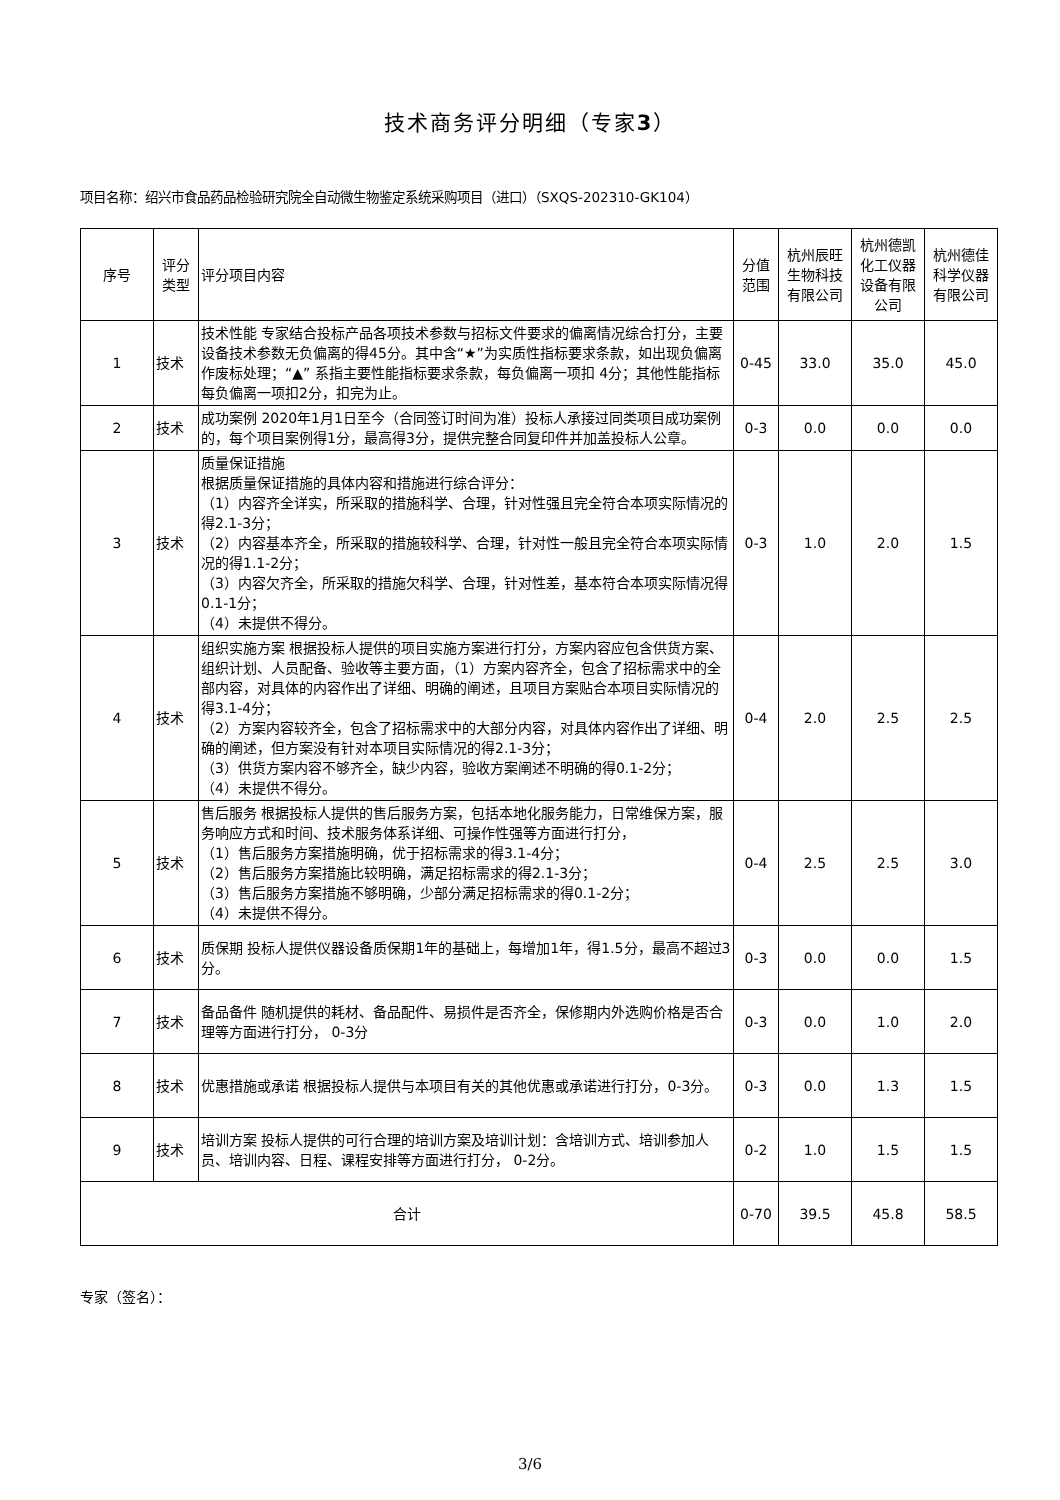技术商务评分明细（专家3）
项目名称：绍兴市食品药品检验研究院全自动微生物鉴定系统采购项目（进口）（SXQS-202310-GK104）
| 序号 | 评分类型 | 评分项目内容 | 分值范围 | 杭州辰旺生物科技有限公司 | 杭州德凯化工仪器设备有限公司 | 杭州德佳科学仪器有限公司 |
| --- | --- | --- | --- | --- | --- | --- |
| 1 | 技术 | 技术性能 专家结合投标产品各项技术参数与招标文件要求的偏离情况综合打分，主要设备技术参数无负偏离的得45分。其中含“★”为实质性指标要求条款，如出现负偏离作废标处理；“▲” 系指主要性能指标要求条款，每负偏离一项扣 4分；其他性能指标每负偏离一项扣2分，扣完为止。 | 0-45 | 33.0 | 35.0 | 45.0 |
| 2 | 技术 | 成功案例 2020年1月1日至今（合同签订时间为准）投标人承接过同类项目成功案例的，每个项目案例得1分，最高得3分，提供完整合同复印件并加盖投标人公章。 | 0-3 | 0.0 | 0.0 | 0.0 |
| 3 | 技术 | 质量保证措施 根据质量保证措施的具体内容和措施进行综合评分： （1）内容齐全详实，所采取的措施科学、合理，针对性强且完全符合本项实际情况的得2.1-3分； （2）内容基本齐全，所采取的措施较科学、合理，针对性一般且完全符合本项实际情况的得1.1-2分； （3）内容欠齐全，所采取的措施欠科学、合理，针对性差，基本符合本项实际情况得0.1-1分； （4）未提供不得分。 | 0-3 | 1.0 | 2.0 | 1.5 |
| 4 | 技术 | 组织实施方案 根据投标人提供的项目实施方案进行打分，方案内容应包含供货方案、组织计划、人员配备、验收等主要方面，（1）方案内容齐全，包含了招标需求中的全部内容，对具体的内容作出了详细、明确的阐述，且项目方案贴合本项目实际情况的得3.1-4分； （2）方案内容较齐全，包含了招标需求中的大部分内容，对具体内容作出了详细、明确的阐述，但方案没有针对本项目实际情况的得2.1-3分； （3）供货方案内容不够齐全，缺少内容，验收方案阐述不明确的得0.1-2分； （4）未提供不得分。 | 0-4 | 2.0 | 2.5 | 2.5 |
| 5 | 技术 | 售后服务 根据投标人提供的售后服务方案，包括本地化服务能力，日常维保方案，服务响应方式和时间、技术服务体系详细、可操作性强等方面进行打分， （1）售后服务方案措施明确，优于招标需求的得3.1-4分； （2）售后服务方案措施比较明确，满足招标需求的得2.1-3分； （3）售后服务方案措施不够明确，少部分满足招标需求的得0.1-2分； （4）未提供不得分。 | 0-4 | 2.5 | 2.5 | 3.0 |
| 6 | 技术 | 质保期 投标人提供仪器设备质保期1年的基础上，每增加1年，得1.5分，最高不超过3分。 | 0-3 | 0.0 | 0.0 | 1.5 |
| 7 | 技术 | 备品备件 随机提供的耗材、备品配件、易损件是否齐全，保修期内外选购价格是否合理等方面进行打分， 0-3分 | 0-3 | 0.0 | 1.0 | 2.0 |
| 8 | 技术 | 优惠措施或承诺 根据投标人提供与本项目有关的其他优惠或承诺进行打分，0-3分。 | 0-3 | 0.0 | 1.3 | 1.5 |
| 9 | 技术 | 培训方案 投标人提供的可行合理的培训方案及培训计划：含培训方式、培训参加人员、培训内容、日程、课程安排等方面进行打分， 0-2分。 | 0-2 | 1.0 | 1.5 | 1.5 |
| 合计 | | | 0-70 | 39.5 | 45.8 | 58.5 |
专家（签名）：
3/6